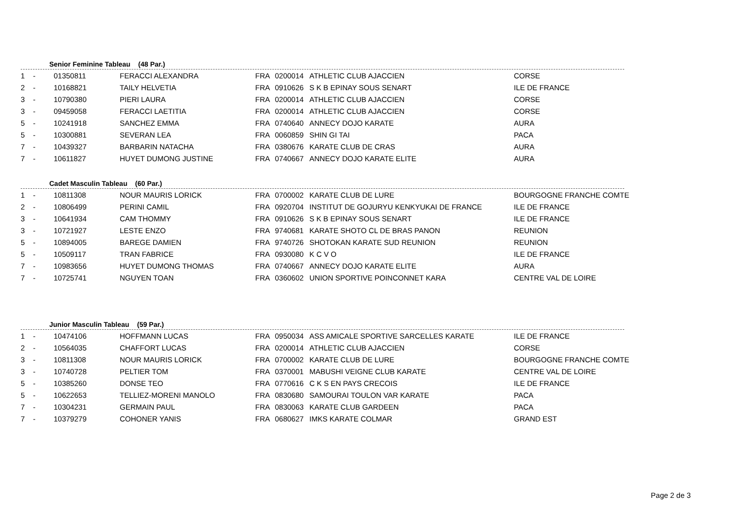Senior Feminine Tableau (48 Par.)
| 1 | - | 01350811 | FERACCI ALEXANDRA | FRA | 0200014 | ATHLETIC CLUB AJACCIEN | CORSE |
| 2 | - | 10168821 | TAILY HELVETIA | FRA | 0910626 | S K B EPINAY SOUS SENART | ILE DE FRANCE |
| 3 | - | 10790380 | PIERI LAURA | FRA | 0200014 | ATHLETIC CLUB AJACCIEN | CORSE |
| 3 | - | 09459058 | FERACCI LAETITIA | FRA | 0200014 | ATHLETIC CLUB AJACCIEN | CORSE |
| 5 | - | 10241918 | SANCHEZ EMMA | FRA | 0740640 | ANNECY DOJO KARATE | AURA |
| 5 | - | 10300881 | SEVERAN LEA | FRA | 0060859 | SHIN GI TAI | PACA |
| 7 | - | 10439327 | BARBARIN NATACHA | FRA | 0380676 | KARATE CLUB DE CRAS | AURA |
| 7 | - | 10611827 | HUYET DUMONG JUSTINE | FRA | 0740667 | ANNECY DOJO KARATE ELITE | AURA |
Cadet Masculin Tableau (60 Par.)
| 1 | - | 10811308 | NOUR MAURIS LORICK | FRA | 0700002 | KARATE CLUB DE LURE | BOURGOGNE FRANCHE COMTE |
| 2 | - | 10806499 | PERINI CAMIL | FRA | 0920704 | INSTITUT DE GOJURYU KENKYUKAI DE FRANCE | ILE DE FRANCE |
| 3 | - | 10641934 | CAM THOMMY | FRA | 0910626 | S K B EPINAY SOUS SENART | ILE DE FRANCE |
| 3 | - | 10721927 | LESTE ENZO | FRA | 9740681 | KARATE SHOTO CL DE BRAS PANON | REUNION |
| 5 | - | 10894005 | BAREGE DAMIEN | FRA | 9740726 | SHOTOKAN KARATE SUD REUNION | REUNION |
| 5 | - | 10509117 | TRAN FABRICE | FRA | 0930080 | K C V O | ILE DE FRANCE |
| 7 | - | 10983656 | HUYET DUMONG THOMAS | FRA | 0740667 | ANNECY DOJO KARATE ELITE | AURA |
| 7 | - | 10725741 | NGUYEN TOAN | FRA | 0360602 | UNION SPORTIVE POINCONNET KARA | CENTRE VAL DE LOIRE |
Junior Masculin Tableau (59 Par.)
| 1 | - | 10474106 | HOFFMANN LUCAS | FRA | 0950034 | ASS AMICALE SPORTIVE SARCELLES KARATE | ILE DE FRANCE |
| 2 | - | 10564035 | CHAFFORT LUCAS | FRA | 0200014 | ATHLETIC CLUB AJACCIEN | CORSE |
| 3 | - | 10811308 | NOUR MAURIS LORICK | FRA | 0700002 | KARATE CLUB DE LURE | BOURGOGNE FRANCHE COMTE |
| 3 | - | 10740728 | PELTIER TOM | FRA | 0370001 | MABUSHI VEIGNE CLUB KARATE | CENTRE VAL DE LOIRE |
| 5 | - | 10385260 | DONSE TEO | FRA | 0770616 | C K S EN PAYS CRECOIS | ILE DE FRANCE |
| 5 | - | 10622653 | TELLIEZ-MORENI MANOLO | FRA | 0830680 | SAMOURAI TOULON VAR KARATE | PACA |
| 7 | - | 10304231 | GERMAIN PAUL | FRA | 0830063 | KARATE CLUB GARDEEN | PACA |
| 7 | - | 10379279 | COHONER YANIS | FRA | 0680627 | IMKS KARATE COLMAR | GRAND EST |
Page 2 de 3